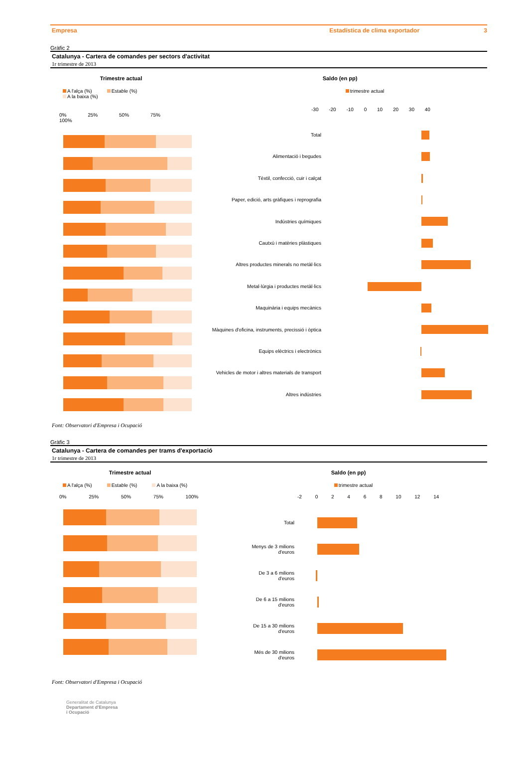Empresa Estadística de clima exportador 3
Gràfic 2
Catalunya - Cartera de comandes per sectors d'activitat
1r trimestre de 2013
Trimestre actual
A l'alça (%) Estable (%) A la baixa (%)
0% 25% 50% 75% 100%
Saldo (en pp)
trimestre actual
-30 -20 -10 0 10 20 30 40
Total
Alimentació i begudes
Tèxtil, confecció, cuir i calçat
Paper, edició, arts gràfiques i reprografia
Indústries químiques
Cautxú i matèries plàstiques
Altres productes minerals no metàl·lics
Metal·lúrgia i productes metàl·lics
Maquinària i equips mecànics
Màquines d'oficina, instruments, precissió i òptica
Equips elèctrics i electrònics
Vehicles de motor i altres materials de transport
Altres indústries
Font: Observatori d'Empresa i Ocupació
Gràfic 3
Catalunya - Cartera de comandes per trams d'exportació
1r trimestre de 2013
Trimestre actual
A l'alça (%) Estable (%) A la baixa (%)
0% 25% 50% 75% 100%
Saldo (en pp)
trimestre actual
-2 0 2 4 6 8 10 12 14
Total
Menys de 3 milions
d'euros
De 3 a 6 milions
d'euros
De 6 a 15 milions
d'euros
De 15 a 30 milions
d'euros
Més de 30 milions
d'euros
Font: Observatori d'Empresa i Ocupació
Generalitat de Catalunya
Departament d'Empresa
i Ocupació